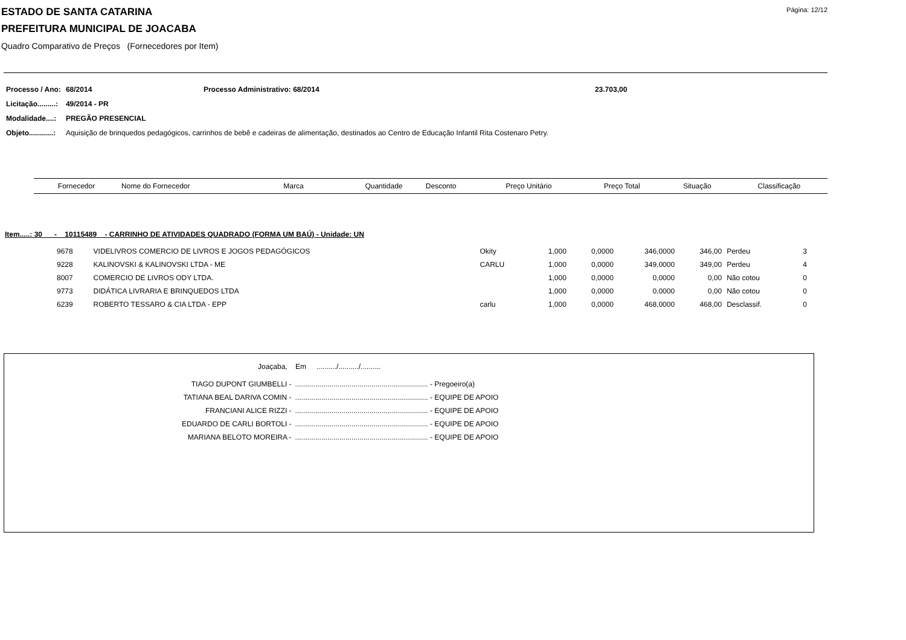ESTADO DE SANTA CATARINA
Página: 12/12
PREFEITURA MUNICIPAL DE JOACABA
Quadro Comparativo de Preços (Fornecedores por Item)
| Processo / Ano: | 68/2014 | Processo Administrativo: 68/2014 | 23.703,00 |
| Licitação.........: | 49/2014 - PR | | |
| Modalidade....: | PREGÃO PRESENCIAL | | |
| Objeto............: | Aquisição de brinquedos pedagógicos, carrinhos de bebê e cadeiras de alimentação, destinados ao Centro de Educação Infantil Rita Costenaro Petry. | | |
| Fornecedor | Nome do Fornecedor | Marca | Quantidade | Desconto | Preço Unitário | Preço Total | Situação | Classificação |
| --- | --- | --- | --- | --- | --- | --- | --- | --- |
Item.....: 30 - 10115489 - CARRINHO DE ATIVIDADES QUADRADO (FORMA UM BAÚ) - Unidade: UN
| 9678 | VIDELIVROS COMERCIO DE LIVROS E JOGOS PEDAGÓGICOS | Okity | 1,000 | 0,0000 | 346,0000 | 346,00 | Perdeu | 3 |
| 9228 | KALINOVSKI & KALINOVSKI LTDA - ME | CARLU | 1,000 | 0,0000 | 349,0000 | 349,00 | Perdeu | 4 |
| 8007 | COMERCIO DE LIVROS ODY LTDA. | | 1,000 | 0,0000 | 0,0000 | 0,00 | Não cotou | 0 |
| 9773 | DIDÁTICA LIVRARIA E BRINQUEDOS LTDA | | 1,000 | 0,0000 | 0,0000 | 0,00 | Não cotou | 0 |
| 6239 | ROBERTO TESSARO & CIA LTDA - EPP | carlu | 1,000 | 0,0000 | 468,0000 | 468,00 | Desclassif. | 0 |
Joaçaba, Em ........../........../..........
| TIAGO DUPONT GIUMBELLI - | .................................................................. - Pregoeiro(a) |
| TATIANA BEAL DARIVA COMIN - | .................................................................. - EQUIPE DE APOIO |
| FRANCIANI ALICE RIZZI - | .................................................................. - EQUIPE DE APOIO |
| EDUARDO DE CARLI BORTOLI - | .................................................................. - EQUIPE DE APOIO |
| MARIANA BELOTO MOREIRA - | .................................................................. - EQUIPE DE APOIO |